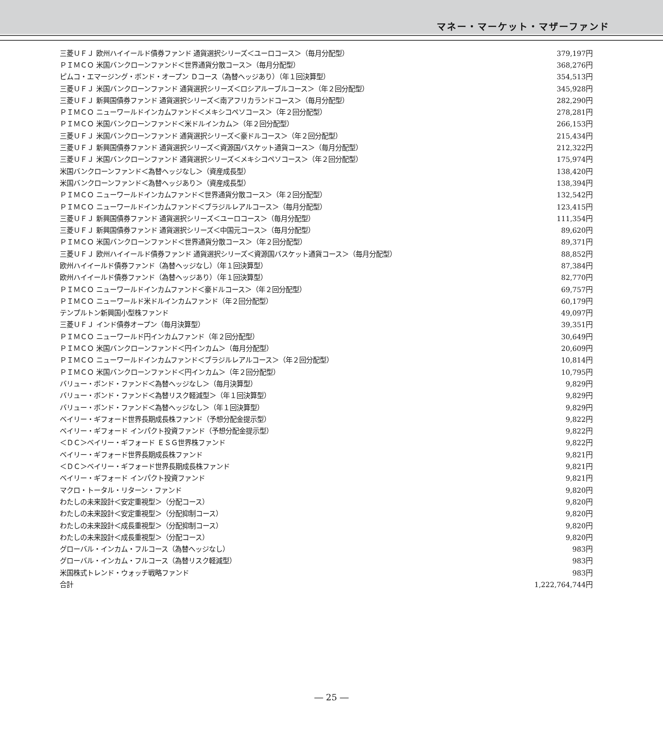マネー・マーケット・マザーファンド
| 三菱ＵＦＪ 欧州ハイイールド債券ファンド 通貨選択シリーズ＜ユーロコース＞（毎月分配型） | 379,197円 |
| ＰＩＭＣＯ 米国バンクローンファンド＜世界通貨分散コース＞（毎月分配型） | 368,276円 |
| ピムコ・エマージング・ボンド・オープン Ｄコース（為替ヘッジあり）（年１回決算型） | 354,513円 |
| 三菱ＵＦＪ 米国バンクローンファンド 通貨選択シリーズ＜ロシアルーブルコース＞（年２回分配型） | 345,928円 |
| 三菱ＵＦＪ 新興国債券ファンド 通貨選択シリーズ＜南アフリカランドコース＞（毎月分配型） | 282,290円 |
| ＰＩＭＣＯ ニューワールドインカムファンド＜メキシコペソコース＞（年２回分配型） | 278,281円 |
| ＰＩＭＣＯ 米国バンクローンファンド＜米ドルインカム＞（年２回分配型） | 266,153円 |
| 三菱ＵＦＪ 米国バンクローンファンド 通貨選択シリーズ＜豪ドルコース＞（年２回分配型） | 215,434円 |
| 三菱ＵＦＪ 新興国債券ファンド 通貨選択シリーズ＜資源国バスケット通貨コース＞（毎月分配型） | 212,322円 |
| 三菱ＵＦＪ 米国バンクローンファンド 通貨選択シリーズ＜メキシコペソコース＞（年２回分配型） | 175,974円 |
| 米国バンクローンファンド＜為替ヘッジなし＞（資産成長型） | 138,420円 |
| 米国バンクローンファンド＜為替ヘッジあり＞（資産成長型） | 138,394円 |
| ＰＩＭＣＯ ニューワールドインカムファンド＜世界通貨分散コース＞（年２回分配型） | 132,542円 |
| ＰＩＭＣＯ ニューワールドインカムファンド＜ブラジルレアルコース＞（毎月分配型） | 123,415円 |
| 三菱ＵＦＪ 新興国債券ファンド 通貨選択シリーズ＜ユーロコース＞（毎月分配型） | 111,354円 |
| 三菱ＵＦＪ 新興国債券ファンド 通貨選択シリーズ＜中国元コース＞（毎月分配型） | 89,620円 |
| ＰＩＭＣＯ 米国バンクローンファンド＜世界通貨分散コース＞（年２回分配型） | 89,371円 |
| 三菱ＵＦＪ 欧州ハイイールド債券ファンド 通貨選択シリーズ＜資源国バスケット通貨コース＞（毎月分配型） | 88,852円 |
| 欧州ハイイールド債券ファンド（為替ヘッジなし）（年１回決算型） | 87,384円 |
| 欧州ハイイールド債券ファンド（為替ヘッジあり）（年１回決算型） | 82,770円 |
| ＰＩＭＣＯ ニューワールドインカムファンド＜豪ドルコース＞（年２回分配型） | 69,757円 |
| ＰＩＭＣＯ ニューワールド米ドルインカムファンド（年２回分配型） | 60,179円 |
| テンプルトン新興国小型株ファンド | 49,097円 |
| 三菱ＵＦＪ インド債券オープン（毎月決算型） | 39,351円 |
| ＰＩＭＣＯ ニューワールド円インカムファンド（年２回分配型） | 30,649円 |
| ＰＩＭＣＯ 米国バンクローンファンド＜円インカム＞（毎月分配型） | 20,609円 |
| ＰＩＭＣＯ ニューワールドインカムファンド＜ブラジルレアルコース＞（年２回分配型） | 10,814円 |
| ＰＩＭＣＯ 米国バンクローンファンド＜円インカム＞（年２回分配型） | 10,795円 |
| バリュー・ボンド・ファンド＜為替ヘッジなし＞（毎月決算型） | 9,829円 |
| バリュー・ボンド・ファンド＜為替リスク軽減型＞（年１回決算型） | 9,829円 |
| バリュー・ボンド・ファンド＜為替ヘッジなし＞（年１回決算型） | 9,829円 |
| ベイリー・ギフォード世界長期成長株ファンド（予想分配金提示型） | 9,822円 |
| ベイリー・ギフォード インパクト投資ファンド（予想分配金提示型） | 9,822円 |
| ＜ＤＣ＞ベイリー・ギフォード ＥＳＧ世界株ファンド | 9,822円 |
| ベイリー・ギフォード世界長期成長株ファンド | 9,821円 |
| ＜ＤＣ＞ベイリー・ギフォード世界長期成長株ファンド | 9,821円 |
| ベイリー・ギフォード インパクト投資ファンド | 9,821円 |
| マクロ・トータル・リターン・ファンド | 9,820円 |
| わたしの未来設計＜安定重視型＞（分配コース） | 9,820円 |
| わたしの未来設計＜安定重視型＞（分配抑制コース） | 9,820円 |
| わたしの未来設計＜成長重視型＞（分配抑制コース） | 9,820円 |
| わたしの未来設計＜成長重視型＞（分配コース） | 9,820円 |
| グローバル・インカム・フルコース（為替ヘッジなし） | 983円 |
| グローバル・インカム・フルコース（為替リスク軽減型） | 983円 |
| 米国株式トレンド・ウォッチ戦略ファンド | 983円 |
| 合計 | 1,222,764,744円 |
― 25 ―